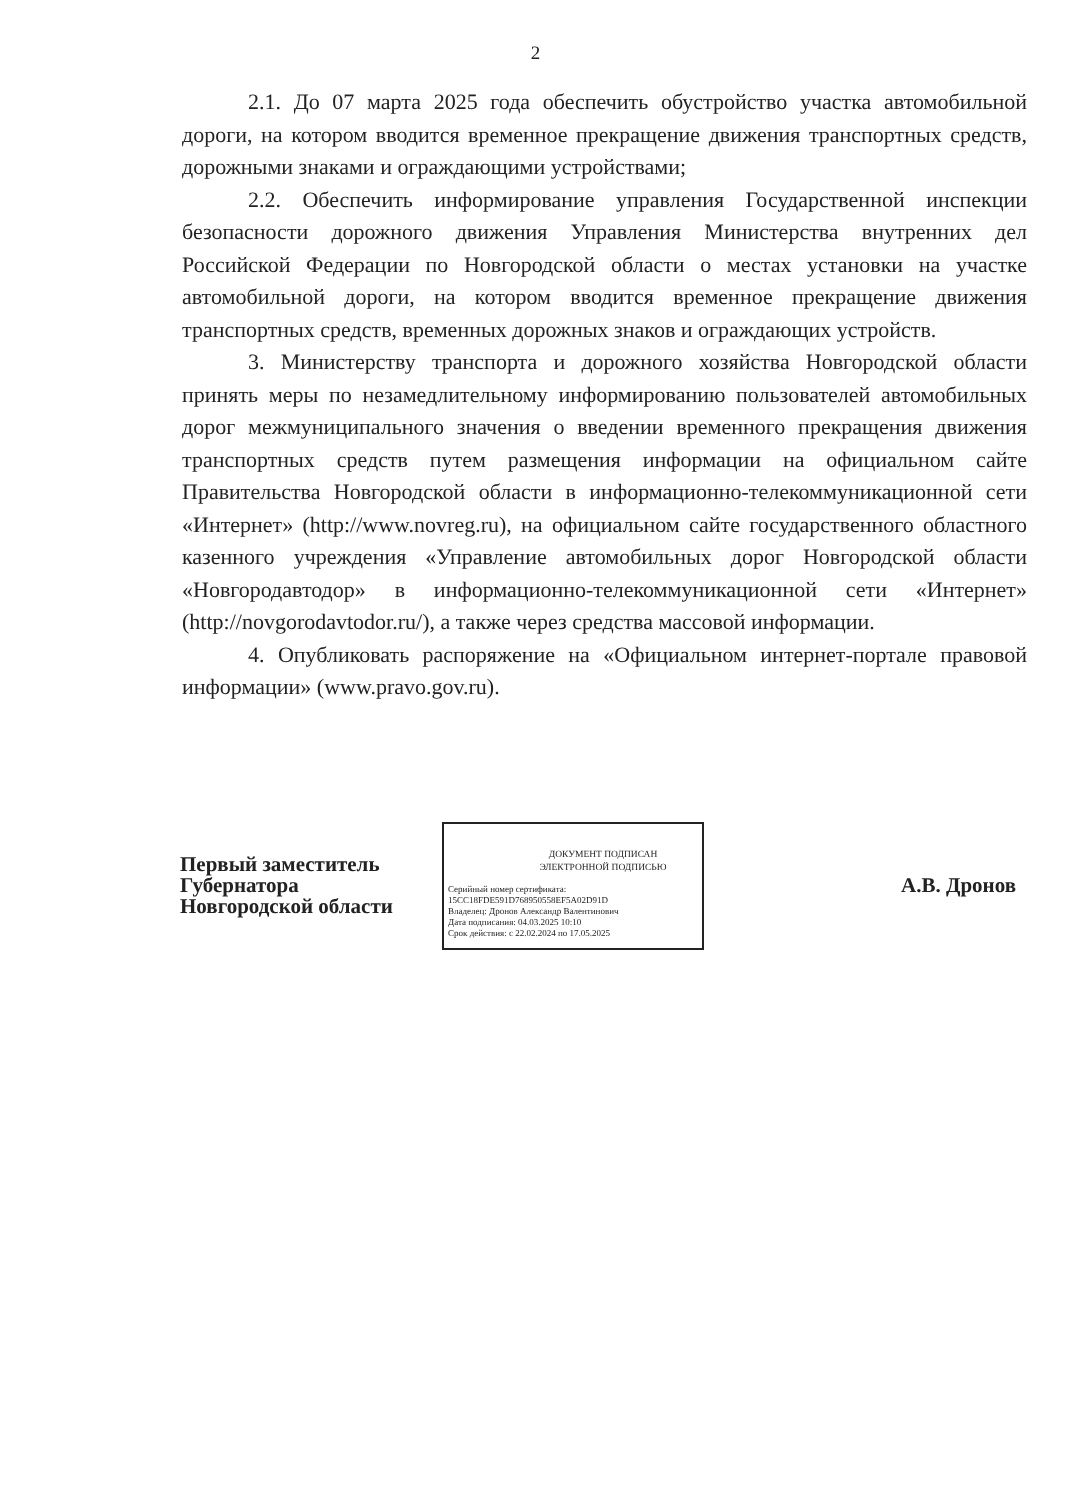2
2.1. До 07 марта 2025 года обеспечить обустройство участка автомобильной дороги, на котором вводится временное прекращение движения транспортных средств, дорожными знаками и ограждающими устройствами;
2.2. Обеспечить информирование управления Государственной инспекции безопасности дорожного движения Управления Министерства внутренних дел Российской Федерации по Новгородской области о местах установки на участке автомобильной дороги, на котором вводится временное прекращение движения транспортных средств, временных дорожных знаков и ограждающих устройств.
3. Министерству транспорта и дорожного хозяйства Новгородской области принять меры по незамедлительному информированию пользователей автомобильных дорог межмуниципального значения о введении временного прекращения движения транспортных средств путем размещения информации на официальном сайте Правительства Новгородской области в информационно-телекоммуникационной сети «Интернет» (http://www.novreg.ru), на официальном сайте государственного областного казенного учреждения «Управление автомобильных дорог Новгородской области «Новгородавтодор» в информационно-телекоммуникационной сети «Интернет» (http://novgorodavtodor.ru/), а также через средства массовой информации.
4. Опубликовать распоряжение на «Официальном интернет-портале правовой информации» (www.pravo.gov.ru).
Первый заместитель
Губернатора
Новгородской области
ДОКУМЕНТ ПОДПИСАН
ЭЛЕКТРОННОЙ ПОДПИСЬЮ
Серийный номер сертификата:
15CC18FDE591D768950558EF5A02D91D
Владелец: Дронов Александр Валентинович
Дата подписания: 04.03.2025 10:10
Срок действия: с 22.02.2024 по 17.05.2025
А.В. Дронов